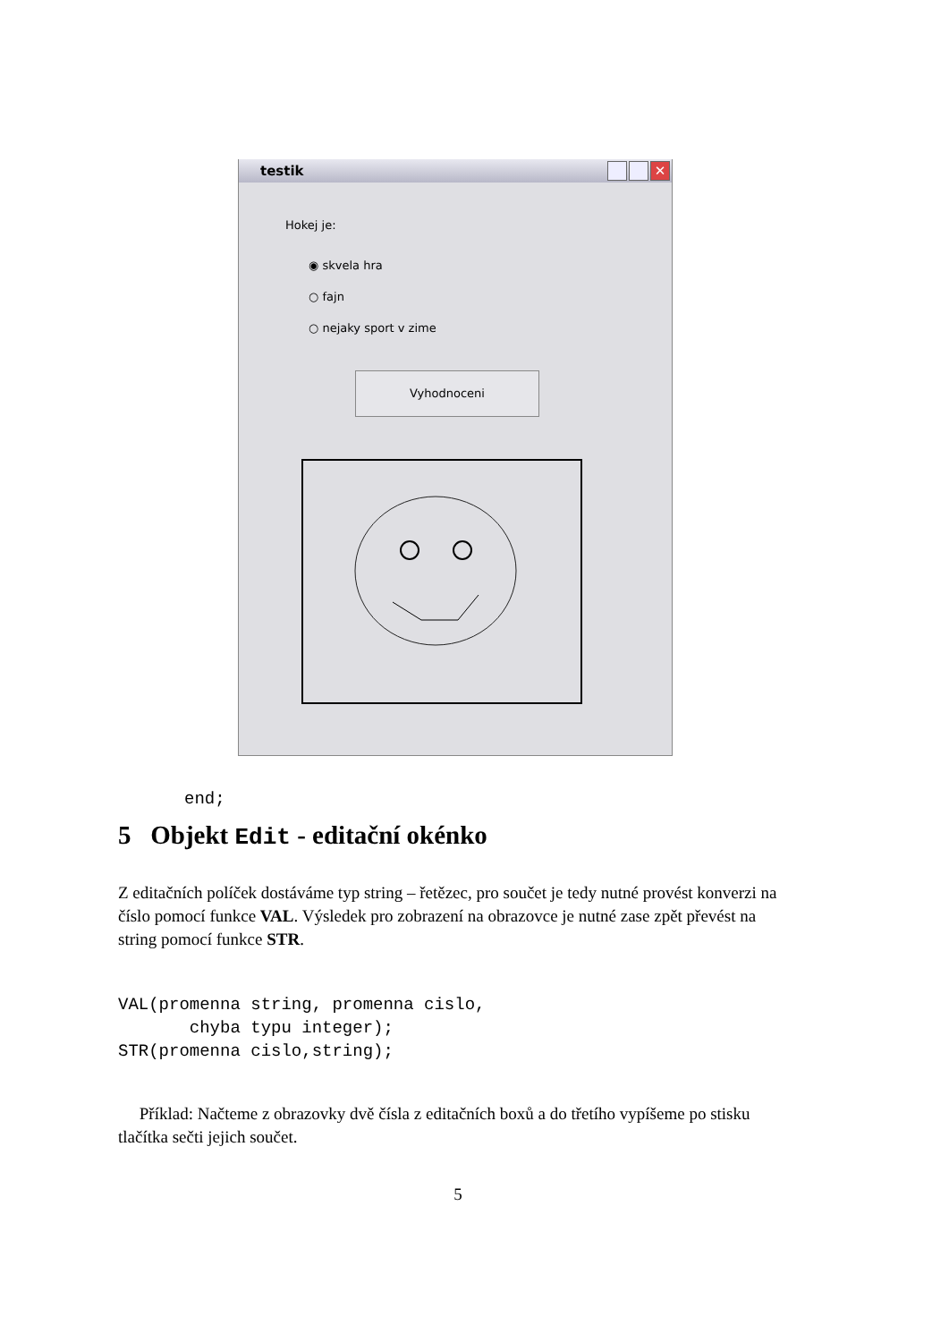testik
✕
Hokej je:
◉ skvela hra
○ fajn
○ nejaky sport v zime
Vyhodnoceni
end;
5 Objekt Edit - editační okénko
Z editačních políček dostáváme typ string – řetězec, pro součet je tedy nutné provést konverzi na číslo pomocí funkce VAL. Výsledek pro zobrazení na obrazovce je nutné zase zpět převést na string pomocí funkce STR.
VAL(promenna string, promenna cislo,
       chyba typu integer);
STR(promenna cislo,string);
Příklad: Načteme z obrazovky dvě čísla z editačních boxů a do třetího vypíšeme po stisku tlačítka sečti jejich součet.
5